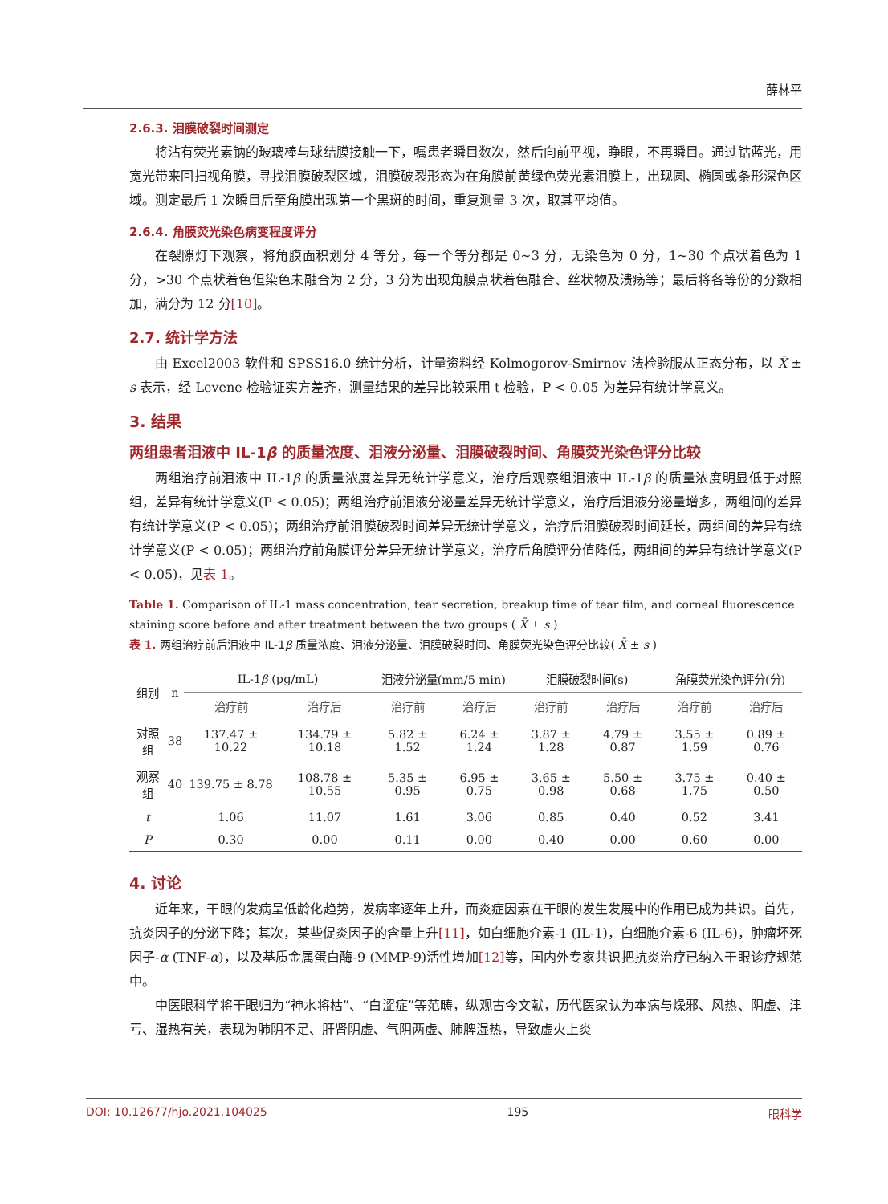薛林平
2.6.3. 泪膜破裂时间测定
将沾有荧光素钠的玻璃棒与球结膜接触一下，嘱患者瞬目数次，然后向前平视，睁眼，不再瞬目。通过钴蓝光，用宽光带来回扫视角膜，寻找泪膜破裂区域，泪膜破裂形态为在角膜前黄绿色荧光素泪膜上，出现圆、椭圆或条形深色区域。测定最后 1 次瞬目后至角膜出现第一个黑斑的时间，重复测量 3 次，取其平均值。
2.6.4. 角膜荧光染色病变程度评分
在裂隙灯下观察，将角膜面积划分 4 等分，每一个等分都是 0~3 分，无染色为 0 分，1~30 个点状着色为 1 分，>30 个点状着色但染色未融合为 2 分，3 分为出现角膜点状着色融合、丝状物及溃疡等；最后将各等份的分数相加，满分为 12 分[10]。
2.7. 统计学方法
由 Excel2003 软件和 SPSS16.0 统计分析，计量资料经 Kolmogorov-Smirnov 法检验服从正态分布，以 X̄ ± s 表示，经 Levene 检验证实方差齐，测量结果的差异比较采用 t 检验，P < 0.05 为差异有统计学意义。
3. 结果
两组患者泪液中 IL-1β 的质量浓度、泪液分泌量、泪膜破裂时间、角膜荧光染色评分比较
两组治疗前泪液中 IL-1β 的质量浓度差异无统计学意义，治疗后观察组泪液中 IL-1β 的质量浓度明显低于对照组，差异有统计学意义(P < 0.05)；两组治疗前泪液分泌量差异无统计学意义，治疗后泪液分泌量增多，两组间的差异有统计学意义(P < 0.05)；两组治疗前泪膜破裂时间差异无统计学意义，治疗后泪膜破裂时间延长，两组间的差异有统计学意义(P < 0.05)；两组治疗前角膜评分差异无统计学意义，治疗后角膜评分值降低，两组间的差异有统计学意义(P < 0.05)，见表 1。
Table 1. Comparison of IL-1 mass concentration, tear secretion, breakup time of tear film, and corneal fluorescence staining score before and after treatment between the two groups ( X̄ ± s )
表 1. 两组治疗前后泪液中 IL-1β 质量浓度、泪液分泌量、泪膜破裂时间、角膜荧光染色评分比较( X̄ ± s )
| 组别 | n | IL-1 β (pg/mL) | | 泪液分泌量(mm/5 min) | | 泪膜破裂时间(s) | | 角膜荧光染色评分(分) | |
| --- | --- | --- | --- | --- | --- | --- | --- | --- | --- |
| | | 治疗前 | 治疗后 | 治疗前 | 治疗后 | 治疗前 | 治疗后 | 治疗前 | 治疗后 |
| 对照组 | 38 | 137.47 ± 10.22 | 134.79 ± 10.18 | 5.82 ± 1.52 | 6.24 ± 1.24 | 3.87 ± 1.28 | 4.79 ± 0.87 | 3.55 ± 1.59 | 0.89 ± 0.76 |
| 观察组 | 40 | 139.75 ± 8.78 | 108.78 ± 10.55 | 5.35 ± 0.95 | 6.95 ± 0.75 | 3.65 ± 0.98 | 5.50 ± 0.68 | 3.75 ± 1.75 | 0.40 ± 0.50 |
| t | | 1.06 | 11.07 | 1.61 | 3.06 | 0.85 | 0.40 | 0.52 | 3.41 |
| P | | 0.30 | 0.00 | 0.11 | 0.00 | 0.40 | 0.00 | 0.60 | 0.00 |
4. 讨论
近年来，干眼的发病呈低龄化趋势，发病率逐年上升，而炎症因素在干眼的发生发展中的作用已成为共识。首先，抗炎因子的分泌下降；其次，某些促炎因子的含量上升[11]，如白细胞介素-1 (IL-1)，白细胞介素-6 (IL-6)，肿瘤坏死因子-α (TNF-α)，以及基质金属蛋白酶-9 (MMP-9)活性增加[12] 等，国内外专家共识把抗炎治疗已纳入干眼诊疗规范中。
中医眼科学将干眼归为“神水将枯”、“白涩症”等范畴，纵观古今文献，历代医家认为本病与燥邪、风热、阴虚、津亏、湿热有关，表现为肺阴不足、肝肾阴虚、气阴两虚、肺脾湿热，导致虚火上炎
DOI: 10.12677/hjo.2021.104025 195 眼科学